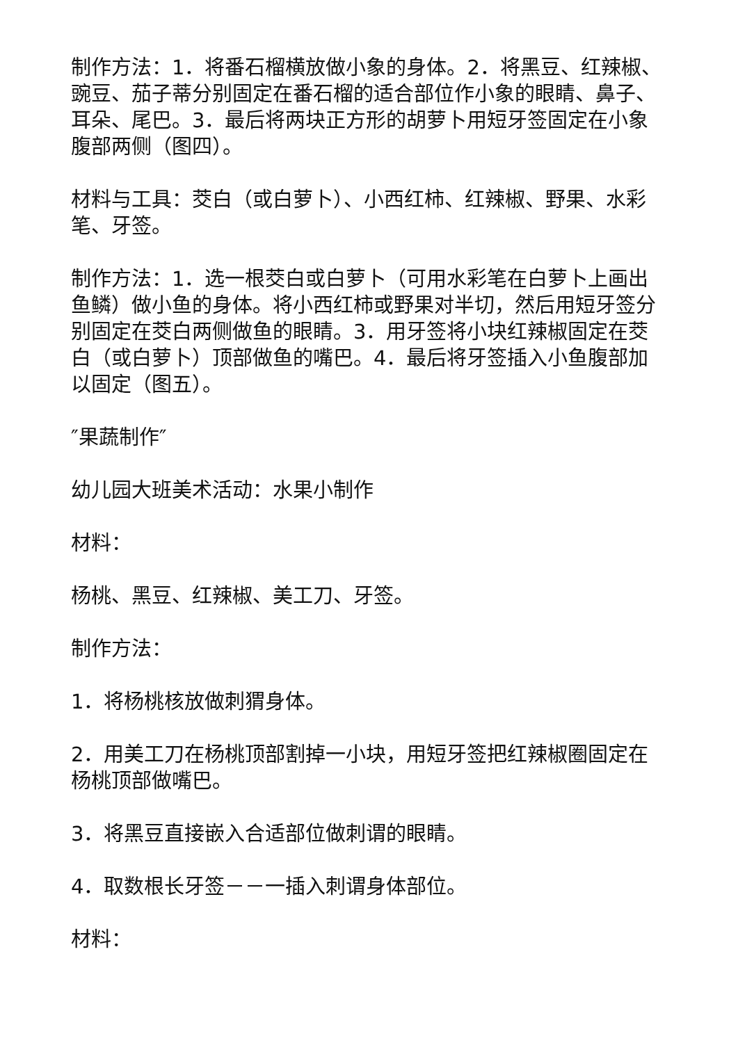制作方法：1．将番石榴横放做小象的身体。2．将黑豆、红辣椒、豌豆、茄子蒂分别固定在番石榴的适合部位作小象的眼睛、鼻子、耳朵、尾巴。3．最后将两块正方形的胡萝卜用短牙签固定在小象腹部两侧（图四）。
材料与工具：茭白（或白萝卜）、小西红柿、红辣椒、野果、水彩笔、牙签。
制作方法：1．选一根茭白或白萝卜（可用水彩笔在白萝卜上画出鱼鳞）做小鱼的身体。将小西红柿或野果对半切，然后用短牙签分别固定在茭白两侧做鱼的眼睛。3．用牙签将小块红辣椒固定在茭白（或白萝卜）顶部做鱼的嘴巴。4．最后将牙签插入小鱼腹部加以固定（图五）。
″果蔬制作″
幼儿园大班美术活动：水果小制作
材料：
杨桃、黑豆、红辣椒、美工刀、牙签。
制作方法：
1．将杨桃核放做刺猬身体。
2．用美工刀在杨桃顶部割掉一小块，用短牙签把红辣椒圈固定在杨桃顶部做嘴巴。
3．将黑豆直接嵌入合适部位做刺谓的眼睛。
4．取数根长牙签－－一插入刺谓身体部位。
材料：